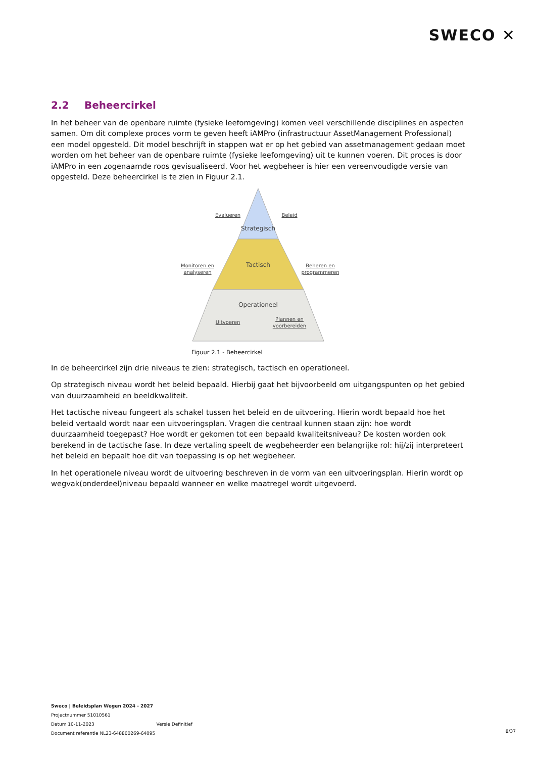SWECO ✕
2.2 Beheercirkel
In het beheer van de openbare ruimte (fysieke leefomgeving) komen veel verschillende disciplines en aspecten samen. Om dit complexe proces vorm te geven heeft iAMPro (infrastructuur AssetManagement Professional) een model opgesteld. Dit model beschrijft in stappen wat er op het gebied van assetmanagement gedaan moet worden om het beheer van de openbare ruimte (fysieke leefomgeving) uit te kunnen voeren. Dit proces is door iAMPro in een zogenaamde roos gevisualiseerd. Voor het wegbeheer is hier een vereenvoudigde versie van opgesteld. Deze beheercirkel is te zien in Figuur 2.1.
Strategisch
Tactisch
Operationeel
Evalueren
Beleid
Monitoren en
analyseren
Beheren en
programmeren
Uitvoeren
Plannen en
voorbereiden
Figuur 2.1 - Beheercirkel
In de beheercirkel zijn drie niveaus te zien: strategisch, tactisch en operationeel.
Op strategisch niveau wordt het beleid bepaald. Hierbij gaat het bijvoorbeeld om uitgangspunten op het gebied van duurzaamheid en beeldkwaliteit.
Het tactische niveau fungeert als schakel tussen het beleid en de uitvoering. Hierin wordt bepaald hoe het beleid vertaald wordt naar een uitvoeringsplan. Vragen die centraal kunnen staan zijn: hoe wordt duurzaamheid toegepast? Hoe wordt er gekomen tot een bepaald kwaliteitsniveau? De kosten worden ook berekend in de tactische fase. In deze vertaling speelt de wegbeheerder een belangrijke rol: hij/zij interpreteert het beleid en bepaalt hoe dit van toepassing is op het wegbeheer.
In het operationele niveau wordt de uitvoering beschreven in de vorm van een uitvoeringsplan. Hierin wordt op wegvak(onderdeel)niveau bepaald wanneer en welke maatregel wordt uitgevoerd.
Sweco | Beleidsplan Wegen 2024 - 2027
Projectnummer 51010561
Datum 10-11-2023 Versie Definitief
Document referentie NL23-648800269-64095
8/37